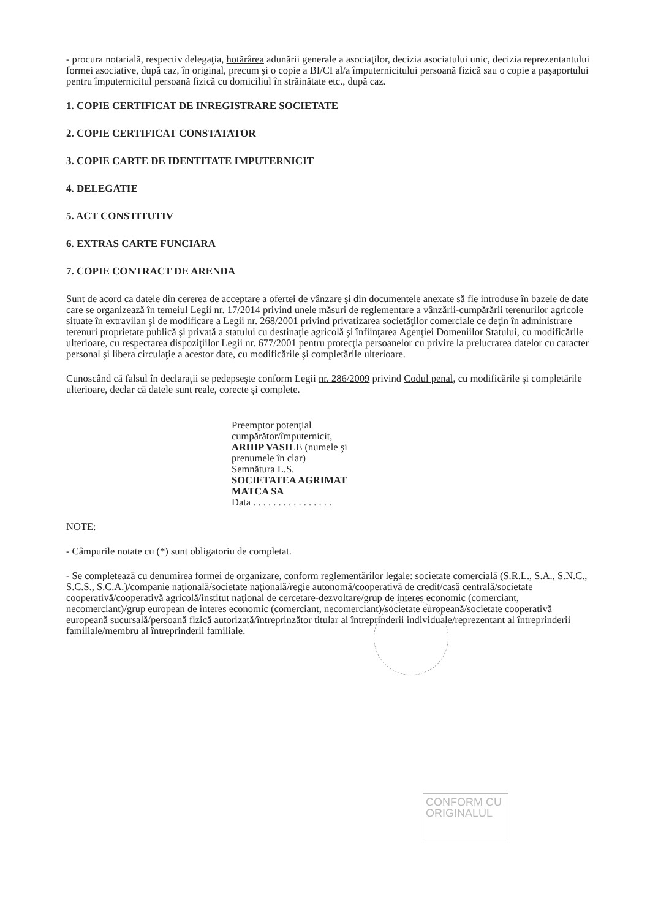- procura notarială, respectiv delegaţia, hotărârea adunării generale a asociaţilor, decizia asociatului unic, decizia reprezentantului formei asociative, după caz, în original, precum şi o copie a BI/CI al/a împuternicitului persoană fizică sau o copie a paşaportului pentru împuternicitul persoană fizică cu domiciliul în străinătate etc., după caz.
1. COPIE CERTIFICAT DE INREGISTRARE SOCIETATE
2. COPIE CERTIFICAT CONSTATATOR
3. COPIE CARTE DE IDENTITATE IMPUTERNICIT
4. DELEGATIE
5. ACT CONSTITUTIV
6. EXTRAS CARTE FUNCIARA
7. COPIE CONTRACT DE ARENDA
Sunt de acord ca datele din cererea de acceptare a ofertei de vânzare şi din documentele anexate să fie introduse în bazele de date care se organizează în temeiul Legii nr. 17/2014 privind unele măsuri de reglementare a vânzării-cumpărării terenurilor agricole situate în extravilan şi de modificare a Legii nr. 268/2001 privind privatizarea societăţilor comerciale ce deţin în administrare terenuri proprietate publică şi privată a statului cu destinaţie agricolă şi înfiinţarea Agenţiei Domeniilor Statului, cu modificările ulterioare, cu respectarea dispoziţiilor Legii nr. 677/2001 pentru protecţia persoanelor cu privire la prelucrarea datelor cu caracter personal şi libera circulaţie a acestor date, cu modificările şi completările ulterioare.
Cunoscând că falsul în declaraţii se pedepseşte conform Legii nr. 286/2009 privind Codul penal, cu modificările şi completările ulterioare, declar că datele sunt reale, corecte şi complete.
Preemptor potenţial
cumpărător/împuternicit,
ARHIP VASILE (numele şi
prenumele în clar)
Semnătura L.S.
SOCIETATEA AGRIMAT
MATCA SA
Data . . . . . . . . . . . . . . . .
NOTE:
- Câmpurile notate cu (*) sunt obligatoriu de completat.
- Se completează cu denumirea formei de organizare, conform reglementărilor legale: societate comercială (S.R.L., S.A., S.N.C., S.C.S., S.C.A.)/companie naţională/societate naţională/regie autonomă/cooperativă de credit/casă centrală/societate cooperativă/cooperativă agricolă/institut naţional de cercetare-dezvoltare/grup de interes economic (comerciant, necomerciant)/grup european de interes economic (comerciant, necomerciant)/societate europeană/societate cooperativă europeană sucursală/persoană fizică autorizată/întreprinzător titular al întreprinderii individuale/reprezentant al întreprinderii familiale/membru al întreprinderii familiale.
CONFORM CU
ORIGINALUL